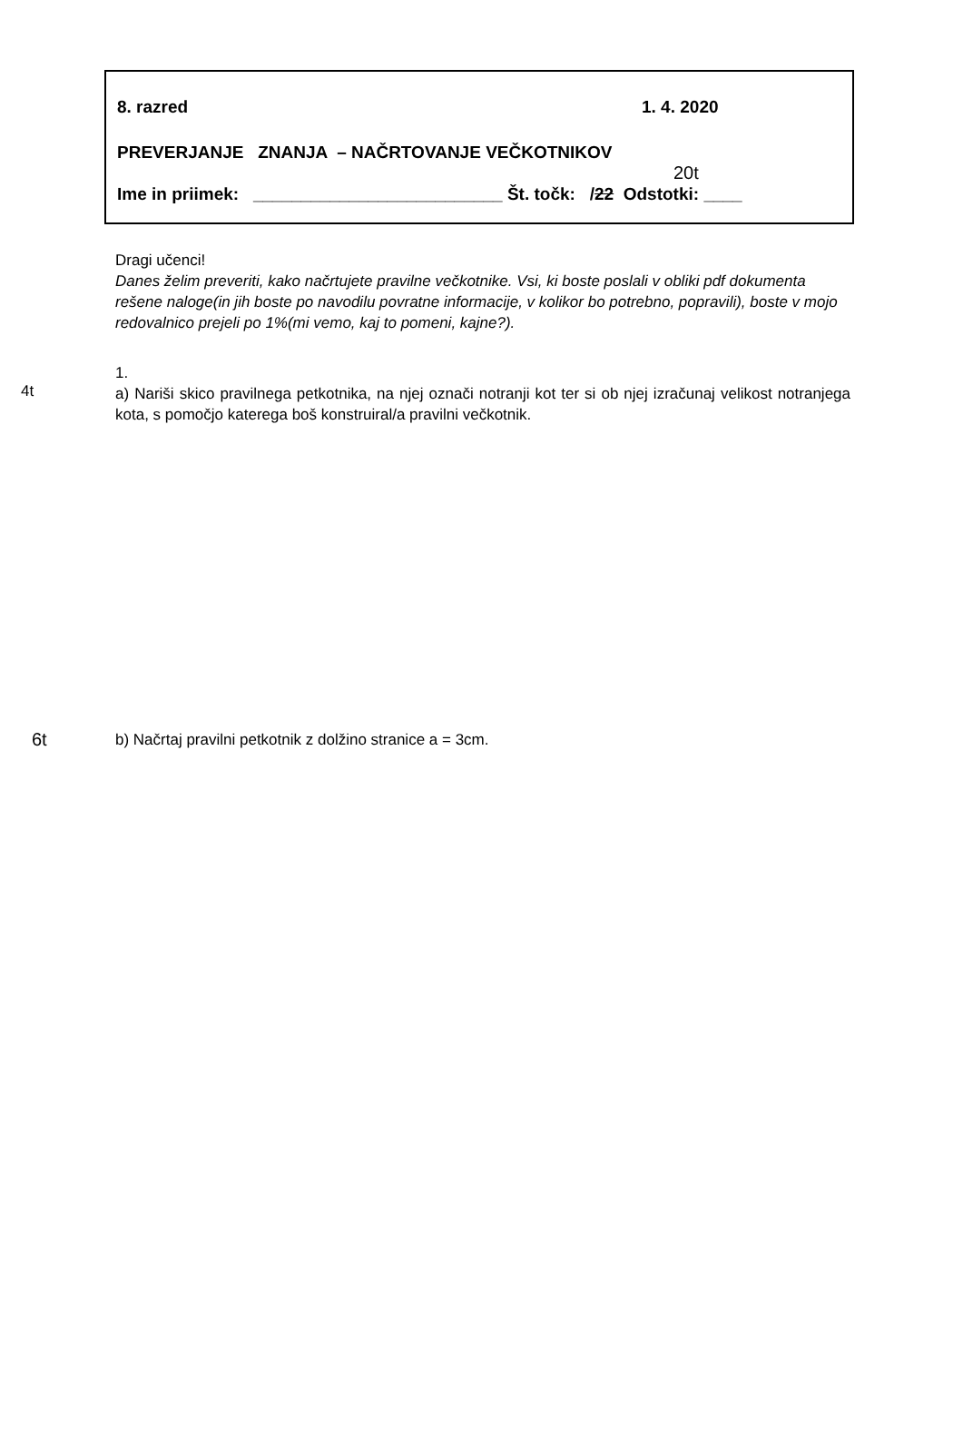8. razred 1. 4. 2020
PREVERJANJE ZNANJA – NAČRTOVANJE VEČKOTNIKOV
20t
Ime in priimek: __________________________ Št. točk: /22 Odstotki: ____
Dragi učenci!
Danes želim preveriti, kako načrtujete pravilne večkotnike. Vsi, ki boste poslali v obliki pdf dokumenta rešene naloge(in jih boste po navodilu povratne informacije, v kolikor bo potrebno, popravili), boste v mojo redovalnico prejeli po 1%(mi vemo, kaj to pomeni, kajne?).
4t
1.
a) Nariši skico pravilnega petkotnika, na njej označi notranji kot ter si ob njej izračunaj velikost notranjega kota, s pomočjo katerega boš konstruiral/a pravilni večkotnik.
6t
b) Načrtaj pravilni petkotnik z dolžino stranice a = 3cm.